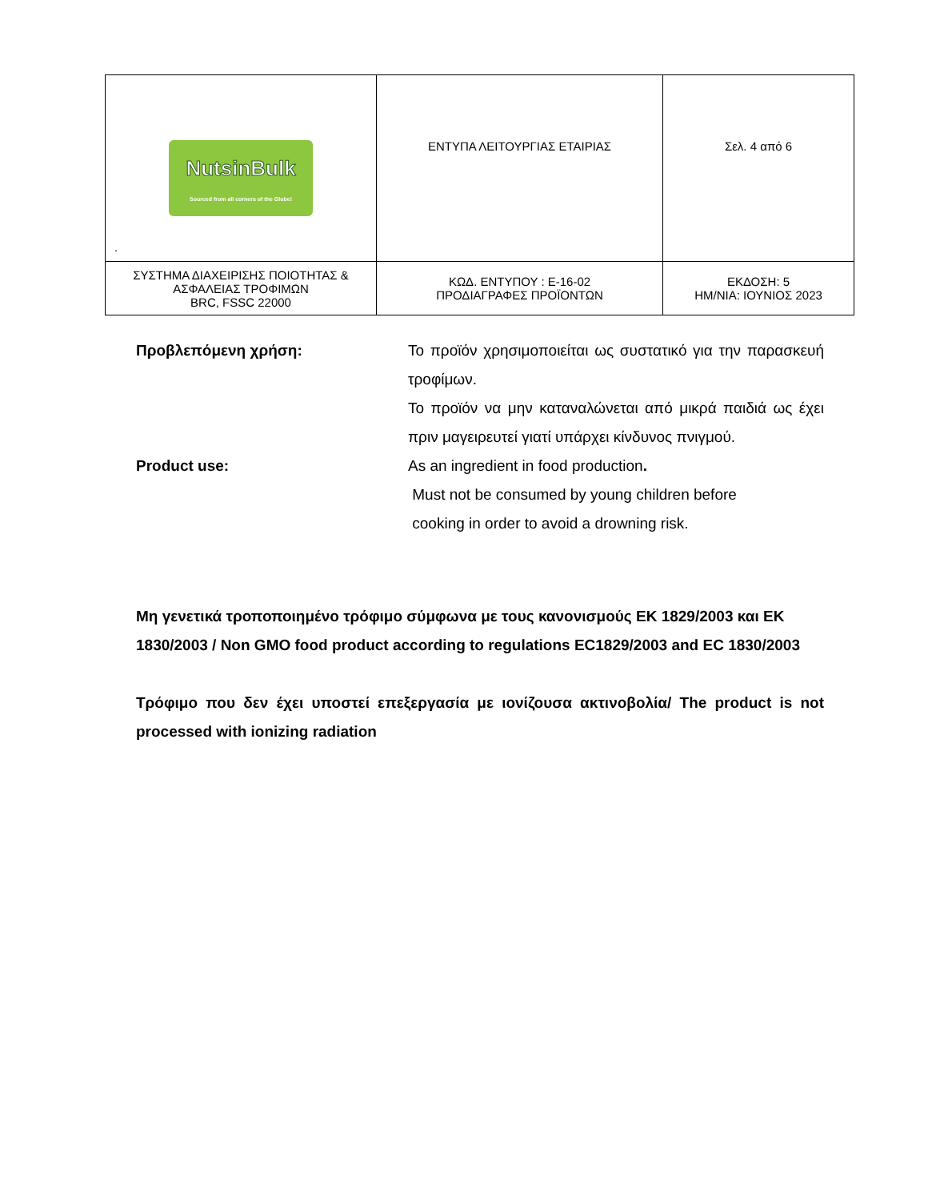| NutsinBulk Sourced from all corners of the Globe! . | ΕΝΤΥΠΑ ΛΕΙΤΟΥΡΓΙΑΣ ΕΤΑΙΡΙΑΣ | Σελ. 4 από 6 |
| ΣΥΣΤΗΜΑ ΔΙΑΧΕΙΡΙΣΗΣ ΠΟΙΟΤΗΤΑΣ & ΑΣΦΑΛΕΙΑΣ ΤΡΟΦΙΜΩΝ BRC, FSSC 22000 | ΚΩΔ. ΕΝΤΥΠΟΥ : Ε-16-02 ΠΡΟΔΙΑΓΡΑΦΕΣ ΠΡΟΪΟΝΤΩΝ | ΕΚΔΟΣΗ: 5 ΗΜ/ΝΙΑ: ΙΟΥΝΙΟΣ 2023 |
Προβλεπόμενη χρήση: Το προϊόν χρησιμοποιείται ως συστατικό για την παρασκευή τροφίμων.
Το προϊόν να μην καταναλώνεται από μικρά παιδιά ως έχει πριν μαγειρευτεί γιατί υπάρχει κίνδυνος πνιγμού.
Product use: As an ingredient in food production.
Must not be consumed by young children before
cooking in order to avoid a drowning risk.
Μη γενετικά τροποποιημένο τρόφιμο σύμφωνα με τους κανονισμούς ΕΚ 1829/2003 και ΕΚ 1830/2003 / Non GMO food product according to regulations EC1829/2003 and EC 1830/2003
Τρόφιμο που δεν έχει υποστεί επεξεργασία με ιονίζουσα ακτινοβολία/ The product is not processed with ionizing radiation